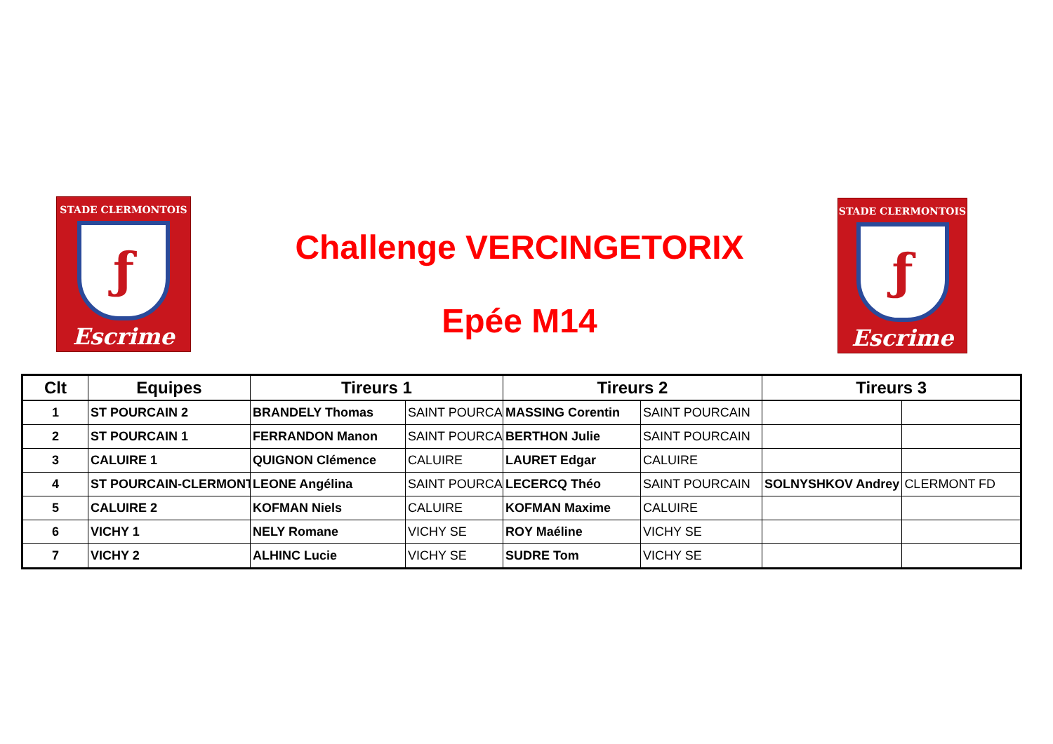STADE CLERMONTOIS
ƒ
Escrime
Challenge VERCINGETORIX
Epée M14
STADE CLERMONTOIS
ƒ
Escrime
| Clt | Equipes | Tireurs 1 | | Tireurs 2 | | Tireurs 3 | |
| --- | --- | --- | --- | --- | --- | --- | --- |
| 1 | ST POURCAIN 2 | BRANDELY Thomas | SAINT POURCA | MASSING Corentin | SAINT POURCAIN | | |
| 2 | ST POURCAIN 1 | FERRANDON Manon | SAINT POURCA | BERTHON Julie | SAINT POURCAIN | | |
| 3 | CALUIRE 1 | QUIGNON Clémence | CALUIRE | LAURET Edgar | CALUIRE | | |
| 4 | ST POURCAIN-CLERMONT | LEONE Angélina | SAINT POURCA | LECERCQ Théo | SAINT POURCAIN | SOLNYSHKOV Andrey | CLERMONT FD |
| 5 | CALUIRE 2 | KOFMAN Niels | CALUIRE | KOFMAN Maxime | CALUIRE | | |
| 6 | VICHY 1 | NELY Romane | VICHY SE | ROY Maéline | VICHY SE | | |
| 7 | VICHY 2 | ALHINC Lucie | VICHY SE | SUDRE Tom | VICHY SE | | |